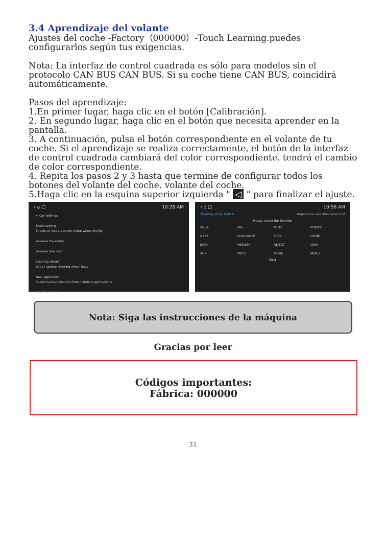3.4 Aprendizaje del volante
Ajustes del coche -Factory（000000）-Touch Learning.puedes configurarlos según tus exigencias.
Nota: La interfaz de control cuadrada es sólo para modelos sin el protocolo CAN BUS CAN BUS. Si su coche tiene CAN BUS, coincidirá automáticamente.
Pasos del aprendizaje:
1.En primer lugar, haga clic en el botón [Calibración].
2. En segundo lugar, haga clic en el botón que necesita aprender en la pantalla.
3. A continuación, pulsa el botón correspondiente en el volante de tu coche. Si el aprendizaje se realiza correctamente, el botón de la interfaz de control cuadrada cambiará del color correspondiente. tendrá el cambio de color correspondiente.
4. Repita los pasos 2 y 3 hasta que termine de configurar todos los botones del volante del coche. volante del coche.
5.Haga clic en la esquina superior izquierda " ◁ " para finalizar el ajuste.
‹ ⌂ ▢ 10:28 AM
← Car settings
Brake setting
Enable or disable watch video when driving
Reverse trajectory
Reverse line ruler
Steering wheel
Set or update steering wheel keys
Navi application
Select navi application from installed applications
Reverse camera
‹ ⌂ ▢ 10:56 AM
Steering wheel button Impedance selection Reset Exit
Please select the function
VOL+ VOL- MUTE POWER NEXT PLAY/PAUSE PREV HOME BACK ANSWER REJECT NAVI AUX VOICE MODE MENU
END
Nota: Siga las instrucciones de la máquina
Gracias por leer
Códigos importantes:
Fábrica: 000000
31